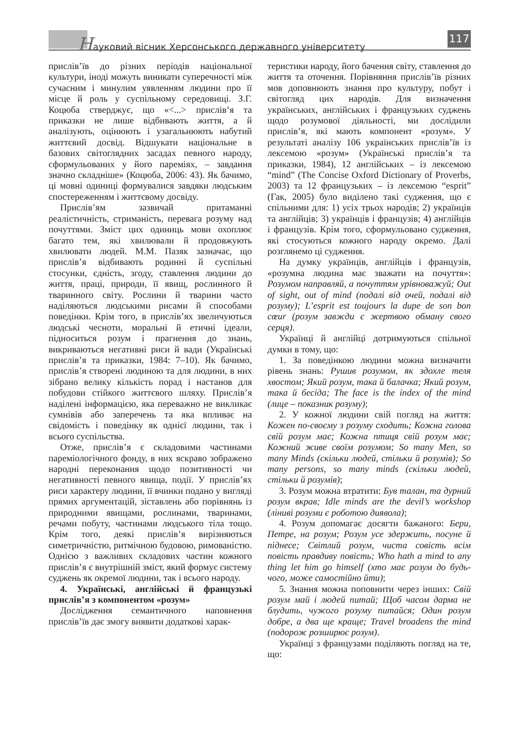Науковий вісник Херсонського державного університету
117
прислів’їв до різних періодів національної культури, іноді можуть виникати суперечності між сучасним і минулим уявленням людини про її місце й роль у суспільному середовищі. З.Г. Коцюба стверджує, що «<...> прислів’я та приказки не лише відбивають життя, а й аналізують, оцінюють і узагальнюють набутий життєвий досвід. Відшукати національне в базових світоглядних засадах певного народу, сформульованих у його пареміях, – завдання значно складніше» (Коцюба, 2006: 43). Як бачимо, ці мовні одиниці формувалися завдяки людським спостереженням і життєвому досвіду.
Прислів’ям зазвичай притаманні реалістичність, стриманість, перевага розуму над почуттями. Зміст цих одиниць мови охоплює багато тем, які хвилювали й продовжують хвилювати людей. М.М. Пазяк зазначає, що прислів’я відбивають родинні й суспільні стосунки, єдність, згоду, ставлення людини до життя, праці, природи, її явищ, рослинного й тваринного світу. Рослини й тварини часто наділяються людськими рисами й способами поведінки. Крім того, в прислів’ях звеличуються людські чесноти, моральні й етичні ідеали, підноситься розум і прагнення до знань, викриваються негативні риси й вади (Українські прислів’я та приказки, 1984: 7–10). Як бачимо, прислів’я створені людиною та для людини, в них зібрано велику кількість порад і настанов для побудови стійкого життєвого шляху. Прислів’я наділені інформацією, яка переважно не викликає сумнівів або заперечень та яка впливає на свідомість і поведінку як однієї людини, так і всього суспільства.
Отже, прислів’я є складовими частинами пареміологічного фонду, в них яскраво зображено народні переконання щодо позитивності чи негативності певного явища, події. У прислів’ях риси характеру людини, її вчинки подано у вигляді прямих аргументацій, зіставлень або порівнянь із природними явищами, рослинами, тваринами, речами побуту, частинами людського тіла тощо. Крім того, деякі прислів’я вирізняються симетричністю, ритмічною будовою, римованістю. Однією з важливих складових частин кожного прислів’я є внутрішній зміст, який формує систему суджень як окремої людини, так і всього народу.
4. Українські, англійські й французькі прислів’я з компонентом «розум»
Дослідження семантичного наповнення прислів’їв дає змогу виявити додаткові харак-
теристики народу, його бачення світу, ставлення до життя та оточення. Порівняння прислів’їв різних мов доповнюють знання про культуру, побут і світогляд цих народів. Для визначення українських, англійських і французьких суджень щодо розумової діяльності, ми дослідили прислів’я, які мають компонент «розум». У результаті аналізу 106 українських прислів’їв із лексемою «розум» (Українські прислів’я та приказки, 1984), 12 англійських – із лексемою “mind” (The Concise Oxford Dictionary of Proverbs, 2003) та 12 французьких – із лексемою “esprit” (Гак, 2005) було виділено такі судження, що є спільними для: 1) усіх трьох народів; 2) українців та англійців; 3) українців і французів; 4) англійців і французів. Крім того, сформульовано судження, які стосуються кожного народу окремо. Далі розглянемо ці судження.
На думку українців, англійців і французів, «розумна людина має зважати на почуття»: Розумом направляй, а почуттям урівноважуй; Out of sight, out of mind (подалі від очей, подалі від розуму); L’esprit est toujours la dupe de son bon cœur (розум завжди є жертвою обману свого серця).
Українці й англійці дотримуються спільної думки в тому, що:
1. За поведінкою людини можна визначити рівень знань: Рушив розумом, як здохле теля хвостом; Який розум, така й балачка; Який розум, така й бесіда; The face is the index of the mind (лице – показник розуму);
2. У кожної людини свій погляд на життя: Кожен по-своєму з розуму сходить; Кожна голова свій розум має; Кожна птиця свій розум має; Кожний живе своїм розумом; So many Men, so many Minds (скільки людей, стільки й розумів); So many persons, so many minds (скільки людей, стільки й розумів);
3. Розум можна втратити: Був талан, та дурний розум вкрав; Idle minds are the devil’s workshop (ліниві розуми є роботою диявола);
4. Розум допомагає досягти бажаного: Бери, Петре, на розум; Розум усе здержить, посуне й піднесе; Світлий розум, чиста совість всім повість правдиву повість; Who hath a mind to any thing let him go himself (хто має розум до будь-чого, може самостійно йти);
5. Знання можна поповнити через інших: Свій розум май і людей питай; Щоб часом дарма не блудить, чужого розуму питайся; Один розум добре, а два ще краще; Travel broadens the mind (подорож розширює розум).
Українці з французами поділяють погляд на те, що: